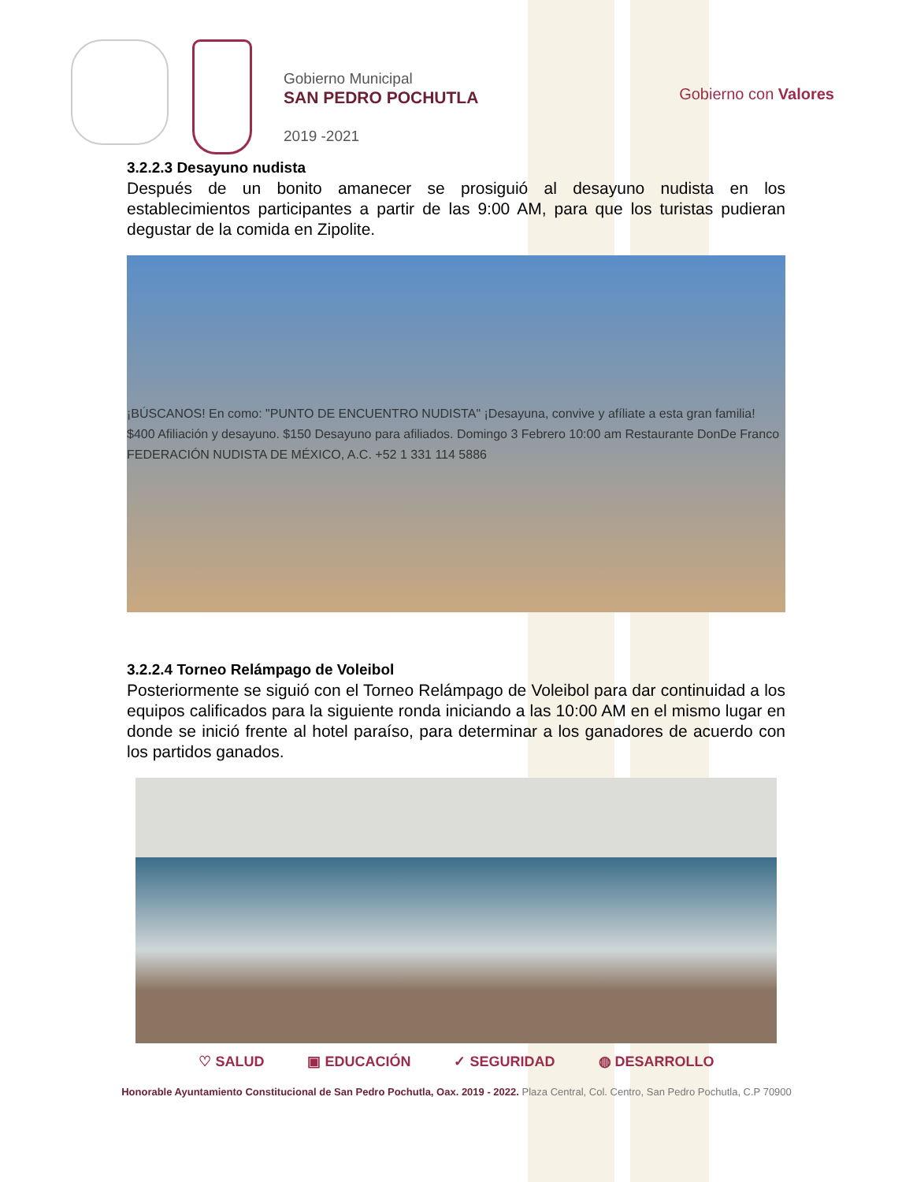Gobierno Municipal
SAN PEDRO POCHUTLA
2019 -2021
Gobierno con Valores
3.2.2.3 Desayuno nudista
Después de un bonito amanecer se prosiguió al desayuno nudista en los establecimientos participantes a partir de las 9:00 AM, para que los turistas pudieran degustar de la comida en Zipolite.
¡BÚSCANOS! En como: "PUNTO DE ENCUENTRO NUDISTA" ¡Desayuna, convive y afíliate a esta gran familia! $400 Afiliación y desayuno. $150 Desayuno para afiliados. Domingo 3 Febrero 10:00 am Restaurante DonDe Franco FEDERACIÓN NUDISTA DE MÉXICO, A.C. +52 1 331 114 5886
3.2.2.4 Torneo Relámpago de Voleibol
Posteriormente se siguió con el Torneo Relámpago de Voleibol para dar continuidad a los equipos calificados para la siguiente ronda iniciando a las 10:00 AM en el mismo lugar en donde se inició frente al hotel paraíso, para determinar a los ganadores de acuerdo con los partidos ganados.
♡ SALUD ▣ EDUCACIÓN ✓ SEGURIDAD ◍ DESARROLLO
Honorable Ayuntamiento Constitucional de San Pedro Pochutla, Oax. 2019 - 2022. Plaza Central, Col. Centro, San Pedro Pochutla, C.P 70900